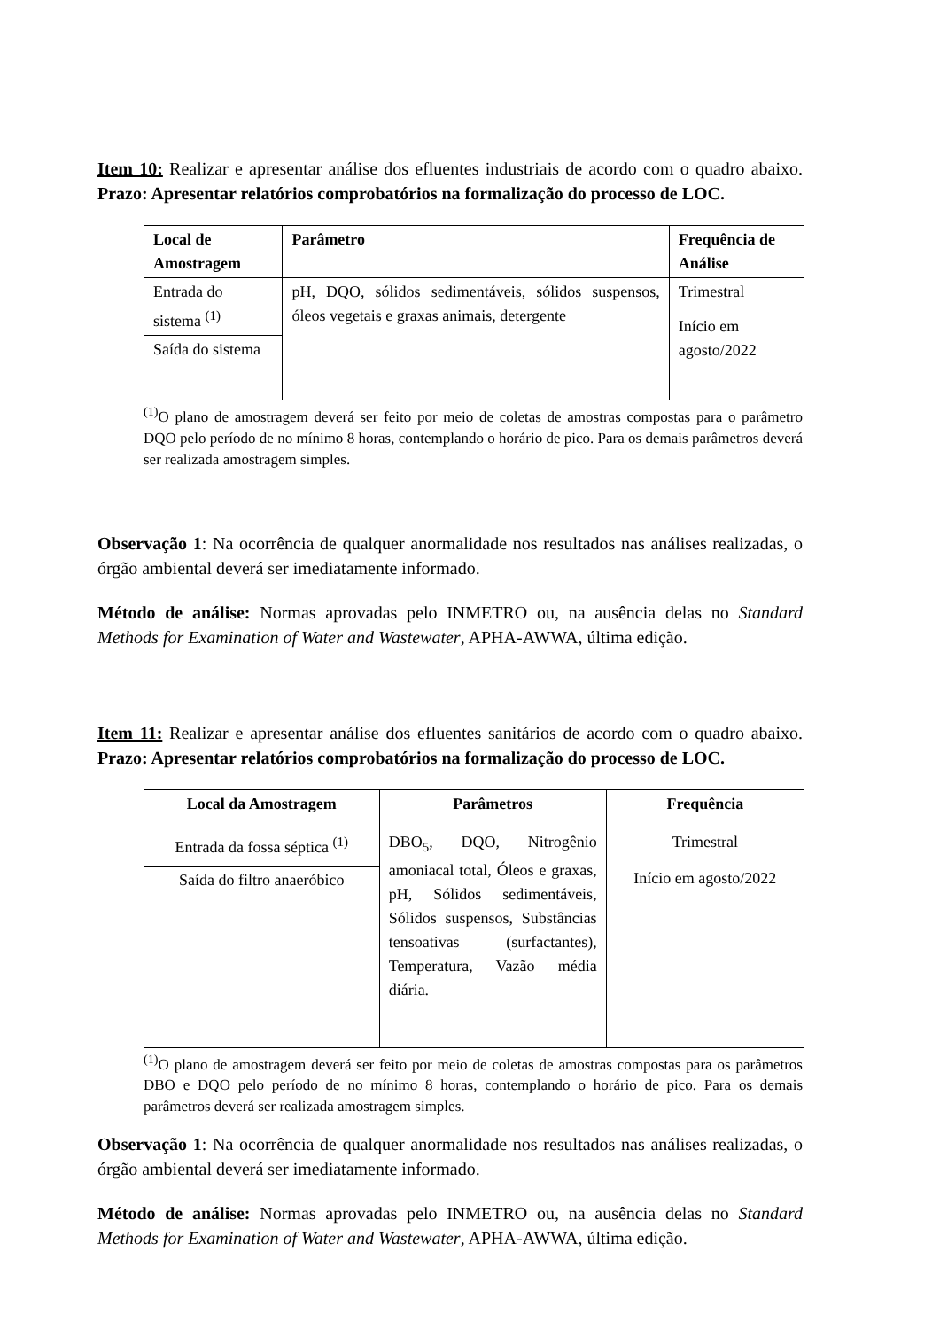Item 10: Realizar e apresentar análise dos efluentes industriais de acordo com o quadro abaixo. Prazo: Apresentar relatórios comprobatórios na formalização do processo de LOC.
| Local de Amostragem | Parâmetro | Frequência de Análise |
| --- | --- | --- |
| Entrada do sistema <sup>(1)</sup> | pH, DQO, sólidos sedimentáveis, sólidos suspensos, óleos vegetais e graxas animais, detergente | Trimestral Início em agosto/2022 |
| Saída do sistema | | |
<sup>(1)</sup> O plano de amostragem deverá ser feito por meio de coletas de amostras compostas para o parâmetro DQO pelo período de no mínimo 8 horas, contemplando o horário de pico. Para os demais parâmetros deverá ser realizada amostragem simples.
Observação 1: Na ocorrência de qualquer anormalidade nos resultados nas análises realizadas, o órgão ambiental deverá ser imediatamente informado.
Método de análise: Normas aprovadas pelo INMETRO ou, na ausência delas no Standard Methods for Examination of Water and Wastewater, APHA-AWWA, última edição.
Item 11: Realizar e apresentar análise dos efluentes sanitários de acordo com o quadro abaixo. Prazo: Apresentar relatórios comprobatórios na formalização do processo de LOC.
| Local da Amostragem | Parâmetros | Frequência |
| --- | --- | --- |
| Entrada da fossa séptica <sup>(1)</sup> | DBO<sub>5</sub>, DQO, Nitrogênio amoniacal total, Óleos e graxas, pH, Sólidos sedimentáveis, Sólidos suspensos, Substâncias tensoativas (surfactantes), Temperatura, Vazão média diária. | Trimestral Início em agosto/2022 |
| Saída do filtro anaeróbico | | |
<sup>(1)</sup> O plano de amostragem deverá ser feito por meio de coletas de amostras compostas para os parâmetros DBO e DQO pelo período de no mínimo 8 horas, contemplando o horário de pico. Para os demais parâmetros deverá ser realizada amostragem simples.
Observação 1: Na ocorrência de qualquer anormalidade nos resultados nas análises realizadas, o órgão ambiental deverá ser imediatamente informado.
Método de análise: Normas aprovadas pelo INMETRO ou, na ausência delas no Standard Methods for Examination of Water and Wastewater, APHA-AWWA, última edição.